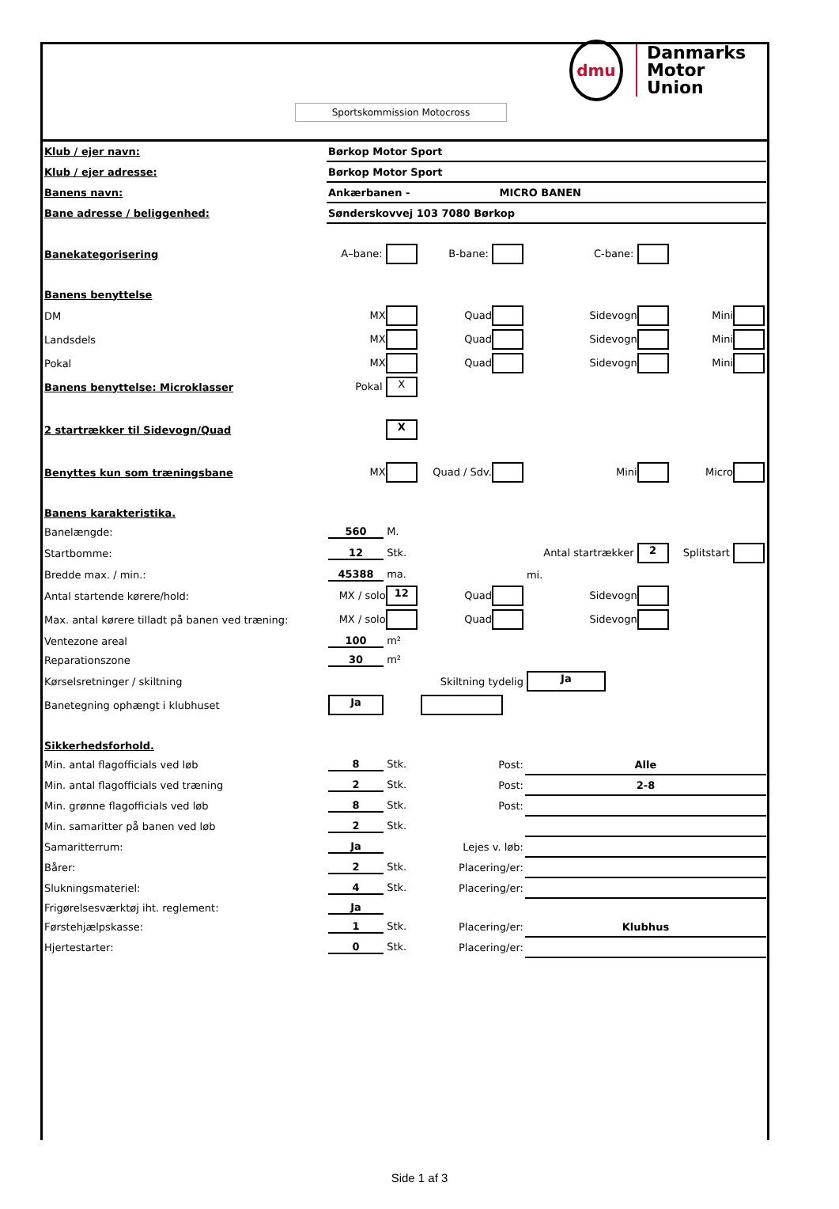dmu
Danmarks
Motor
Union
Sportskommission Motocross
| Klub / ejer navn: | Børkop Motor Sport | | | |
| Klub / ejer adresse: | Børkop Motor Sport | | | |
| Banens navn: | Ankærbanen - MICRO BANEN | | | |
| Bane adresse / beliggenhed: | Sønderskovvej 103 7080 Børkop | | | |
| Banekategorisering | A–bane: | B-bane: | C-bane: | |
| Banens benyttelse | | | | |
| DM | MX | Quad | Sidevogn | Mini |
| Landsdels | MX | Quad | Sidevogn | Mini |
| Pokal | MX | Quad | Sidevogn | Mini |
| Banens benyttelse: Microklasser | Pokal X | | | |
| 2 startrækker til Sidevogn/Quad | X | | | |
| Benyttes kun som træningsbane | MX | Quad / Sdv. | Mini | Micro |
| Banens karakteristika. | | | | |
| Banelængde: | 560 M. | | | |
| Startbomme: | 12 Stk. | | Antal startrækker 2 | Splitstart |
| Bredde max. / min.: | 45388 ma. | | mi. | |
| Antal startende kørere/hold: | MX / solo 12 | Quad | Sidevogn | |
| Max. antal kørere tilladt på banen ved træning: | MX / solo | Quad | Sidevogn | |
| Ventezone areal | 100 m² | | | |
| Reparationszone | 30 m² | | | |
| Kørselsretninger / skiltning | | Skiltning tydelig | Ja | |
| Banetegning ophængt i klubhuset | Ja | | | |
| Sikkerhedsforhold. | | | | |
| Min. antal flagofficials ved løb | 8 Stk. | Post: | Alle | |
| Min. antal flagofficials ved træning | 2 Stk. | Post: | 2-8 | |
| Min. grønne flagofficials ved løb | 8 Stk. | Post: | | |
| Min. samaritter på banen ved løb | 2 Stk. | | | |
| Samaritterrum: | Ja | Lejes v. løb: | | |
| Bårer: | 2 Stk. | Placering/er: | | |
| Slukningsmateriel: | 4 Stk. | Placering/er: | | |
| Frigørelsesværktøj iht. reglement: | Ja | | | |
| Førstehjælpskasse: | 1 Stk. | Placering/er: | Klubhus | |
| Hjertestarter: | 0 Stk. | Placering/er: | | |
Side 1 af 3